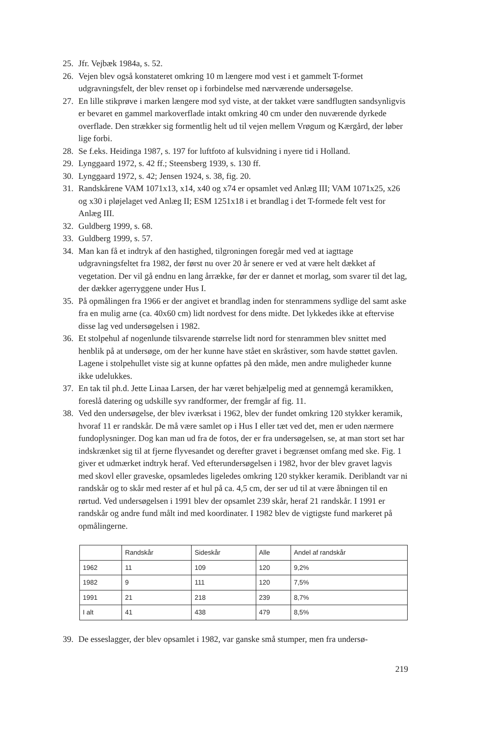25. Jfr. Vejbæk 1984a, s. 52.
26. Vejen blev også konstateret omkring 10 m længere mod vest i et gammelt T-formet udgravningsfelt, der blev renset op i forbindelse med nærværende undersøgelse.
27. En lille stikprøve i marken længere mod syd viste, at der takket være sandflugten sandsynligvis er bevaret en gammel markoverflade intakt omkring 40 cm under den nuværende dyrkede overflade. Den strækker sig formentlig helt ud til vejen mellem Vrøgum og Kærgård, der løber lige forbi.
28. Se f.eks. Heidinga 1987, s. 197 for luftfoto af kulsvidning i nyere tid i Holland.
29. Lynggaard 1972, s. 42 ff.; Steensberg 1939, s. 130 ff.
30. Lynggaard 1972, s. 42; Jensen 1924, s. 38, fig. 20.
31. Randskårene VAM 1071x13, x14, x40 og x74 er opsamlet ved Anlæg III; VAM 1071x25, x26 og x30 i pløjelaget ved Anlæg II; ESM 1251x18 i et brandlag i det T-formede felt vest for Anlæg III.
32. Guldberg 1999, s. 68.
33. Guldberg 1999, s. 57.
34. Man kan få et indtryk af den hastighed, tilgroningen foregår med ved at iagttage udgravningsfeltet fra 1982, der først nu over 20 år senere er ved at være helt dækket af vegetation. Der vil gå endnu en lang årrække, før der er dannet et morlag, som svarer til det lag, der dækker agerryggene under Hus I.
35. På opmålingen fra 1966 er der angivet et brandlag inden for stenrammens sydlige del samt aske fra en mulig arne (ca. 40x60 cm) lidt nordvest for dens midte. Det lykkedes ikke at eftervise disse lag ved undersøgelsen i 1982.
36. Et stolpehul af nogenlunde tilsvarende størrelse lidt nord for stenrammen blev snittet med henblik på at undersøge, om der her kunne have stået en skråstiver, som havde støttet gavlen. Lagene i stolpehullet viste sig at kunne opfattes på den måde, men andre muligheder kunne ikke udelukkes.
37. En tak til ph.d. Jette Linaa Larsen, der har været behjælpelig med at gennemgå keramikken, foreslå datering og udskille syv randformer, der fremgår af fig. 11.
38. Ved den undersøgelse, der blev iværksat i 1962, blev der fundet omkring 120 stykker keramik, hvoraf 11 er randskår. De må være samlet op i Hus I eller tæt ved det, men er uden nærmere fundoplysninger. Dog kan man ud fra de fotos, der er fra undersøgelsen, se, at man stort set har indskrænket sig til at fjerne flyvesandet og derefter gravet i begrænset omfang med ske. Fig. 1 giver et udmærket indtryk heraf. Ved efterundersøgelsen i 1982, hvor der blev gravet lagvis med skovl eller graveske, opsamledes ligeledes omkring 120 stykker keramik. Deriblandt var ni randskår og to skår med rester af et hul på ca. 4,5 cm, der ser ud til at være åbningen til en rørtud. Ved undersøgelsen i 1991 blev der opsamlet 239 skår, heraf 21 randskår. I 1991 er randskår og andre fund målt ind med koordinater. I 1982 blev de vigtigste fund markeret på opmålingerne.
| | Randskår | Sideskår | Alle | Andel af randskår |
| --- | --- | --- | --- | --- |
| 1962 | 11 | 109 | 120 | 9,2% |
| 1982 | 9 | 111 | 120 | 7,5% |
| 1991 | 21 | 218 | 239 | 8,7% |
| I alt | 41 | 438 | 479 | 8,5% |
39. De esseslagger, der blev opsamlet i 1982, var ganske små stumper, men fra undersø-
219